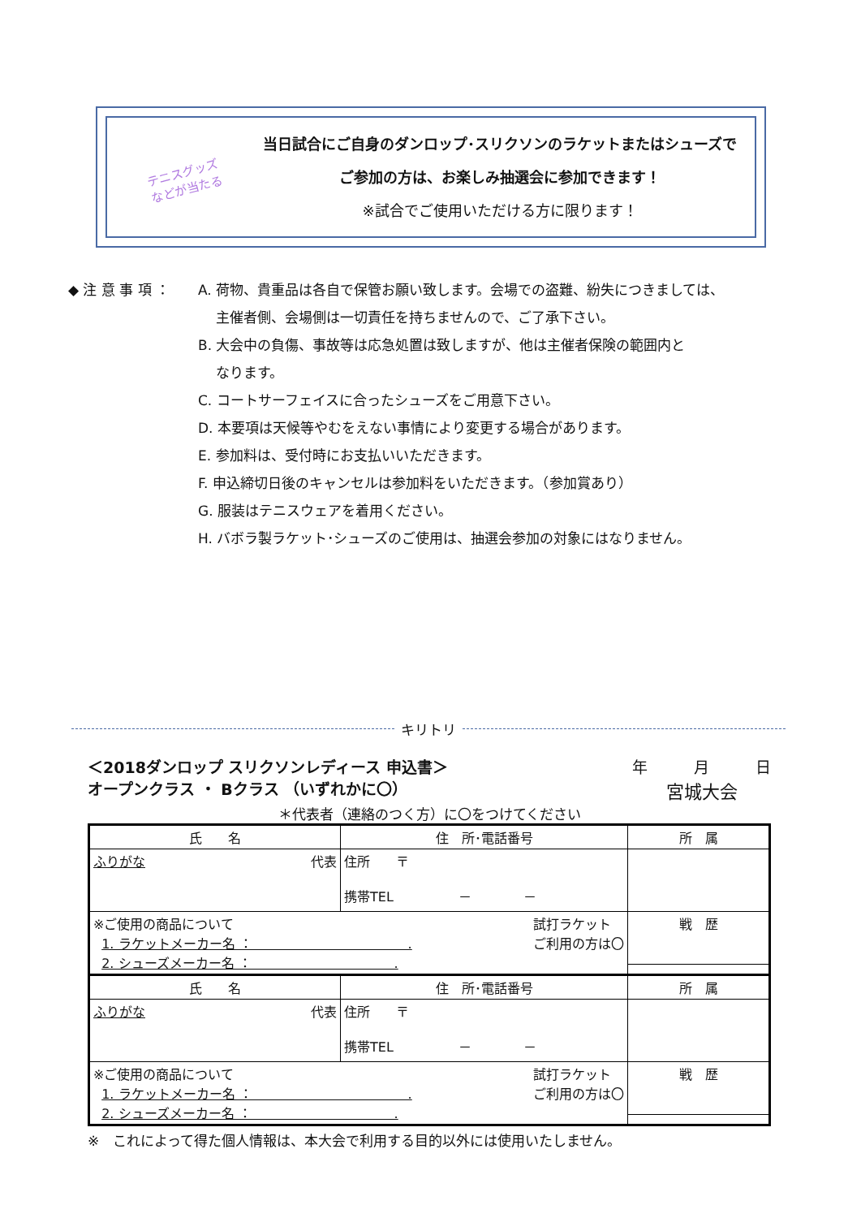テニスグッズ
などが当たる
当日試合にご自身のダンロップ･スリクソンのラケットまたはシューズで
ご参加の方は、お楽しみ抽選会に参加できます！
※試合でご使用いただける方に限ります！
◆ 注 意 事 項 ： A. 荷物、貴重品は各自で保管お願い致します。会場での盗難、紛失につきましては、
主催者側、会場側は一切責任を持ちませんので、ご了承下さい。
B. 大会中の負傷、事故等は応急処置は致しますが、他は主催者保険の範囲内と
なります。
C. コートサーフェイスに合ったシューズをご用意下さい。
D. 本要項は天候等やむをえない事情により変更する場合があります。
E. 参加料は、受付時にお支払いいただきます。
F. 申込締切日後のキャンセルは参加料をいただきます。（参加賞あり）
G. 服装はテニスウェアを着用ください。
H. バボラ製ラケット･シューズのご使用は、抽選会参加の対象にはなりません。
キリトリ
＜2018ダンロップ スリクソンレディース 申込書＞
オープンクラス ・ Bクラス （いずれかに〇）
年　　　月　　　日
宮城大会
＊代表者（連絡のつく方）に〇をつけてください
| 氏 名 | 住 所･電話番号 | 所 属 |
| ふりがな 代表 | 住所 〒 携帯TEL － － | |
| ※ご使用の商品について 試打ラケット ご利用の方は〇 1. ラケットメーカー名 ： . 2. シューズメーカー名 ： . | | 戦 歴 |
| 氏 名 | 住 所･電話番号 | 所 属 |
| ふりがな 代表 | 住所 〒 携帯TEL － － | |
| ※ご使用の商品について 試打ラケット ご利用の方は〇 1. ラケットメーカー名 ： . 2. シューズメーカー名 ： . | | 戦 歴 |
※　これによって得た個人情報は、本大会で利用する目的以外には使用いたしません。